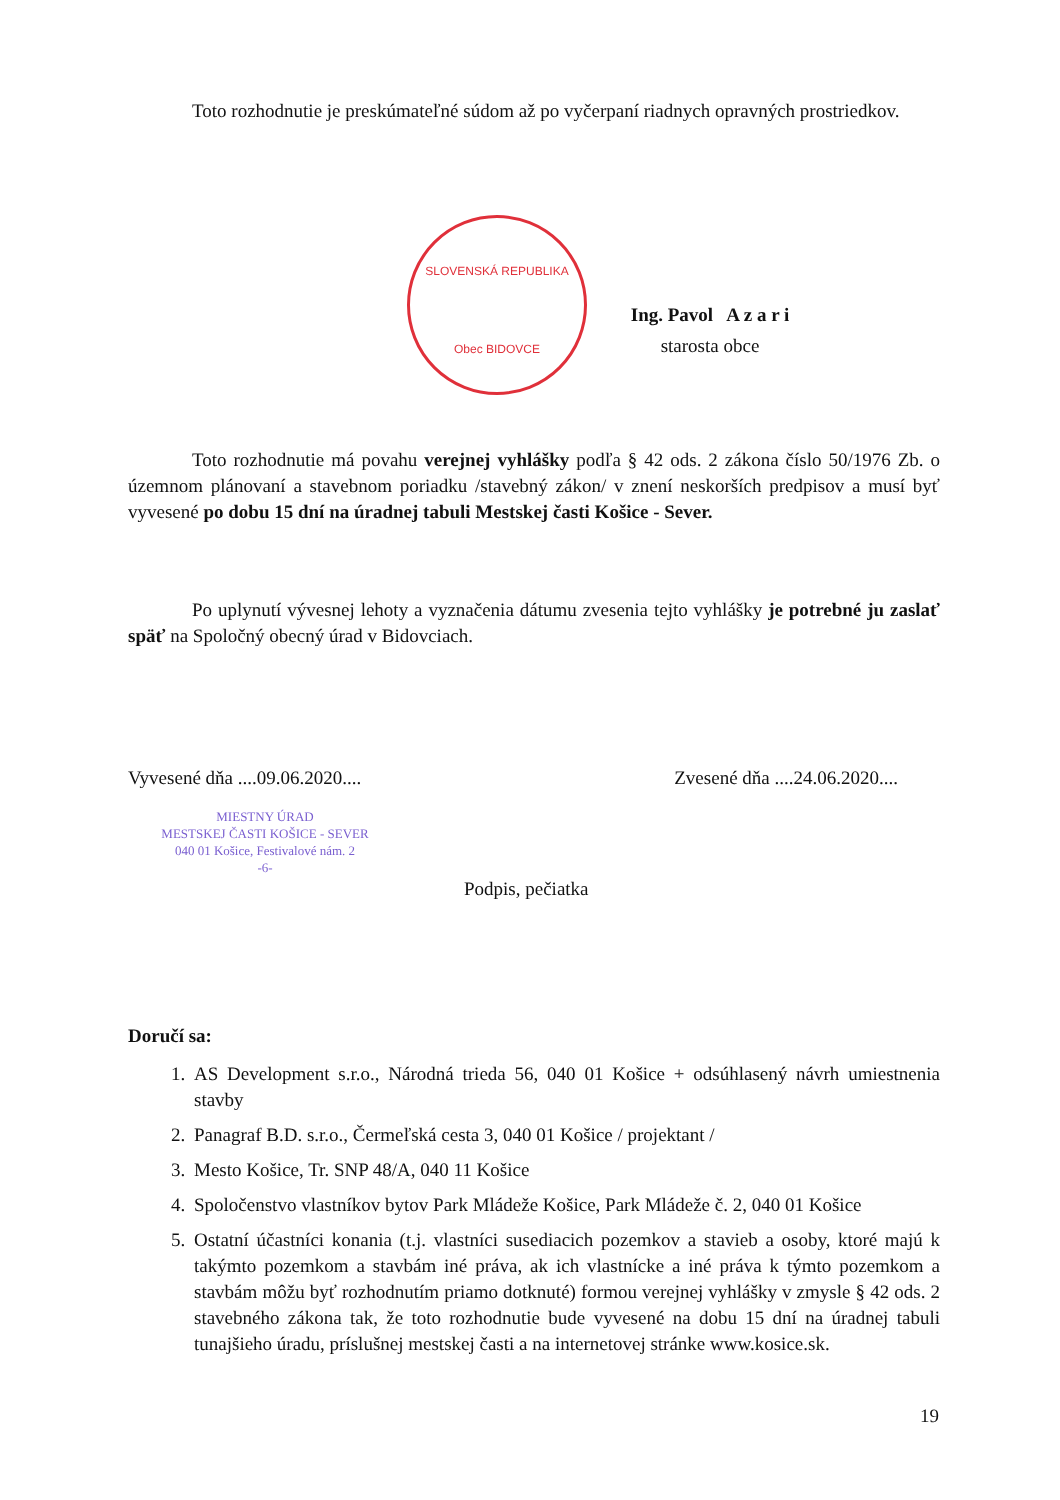Toto rozhodnutie je preskúmateľné súdom až po vyčerpaní riadnych opravných prostriedkov.
SLOVENSKÁ REPUBLIKA
Obec BIDOVCE
Ing. Pavol A z a r i
starosta obce
Toto rozhodnutie má povahu verejnej vyhlášky podľa § 42 ods. 2 zákona číslo 50/1976 Zb. o územnom plánovaní a stavebnom poriadku /stavebný zákon/ v znení neskorších predpisov a musí byť vyvesené po dobu 15 dní na úradnej tabuli Mestskej časti Košice - Sever.
Po uplynutí vývesnej lehoty a vyznačenia dátumu zvesenia tejto vyhlášky je potrebné ju zaslať späť na Spoločný obecný úrad v Bidovciach.
Vyvesené dňa ....09.06.2020.... Zvesené dňa ....24.06.2020....
MIESTNY ÚRAD
MESTSKEJ ČASTI KOŠICE - SEVER
040 01 Košice, Festivalové nám. 2
-6-
Podpis, pečiatka
Doručí sa:
1. AS Development s.r.o., Národná trieda 56, 040 01 Košice + odsúhlasený návrh umiestnenia stavby
2. Panagraf B.D. s.r.o., Čermeľská cesta 3, 040 01 Košice / projektant /
3. Mesto Košice, Tr. SNP 48/A, 040 11 Košice
4. Spoločenstvo vlastníkov bytov Park Mládeže Košice, Park Mládeže č. 2, 040 01 Košice
5. Ostatní účastníci konania (t.j. vlastníci susediacich pozemkov a stavieb a osoby, ktoré majú k takýmto pozemkom a stavbám iné práva, ak ich vlastnícke a iné práva k týmto pozemkom a stavbám môžu byť rozhodnutím priamo dotknuté) formou verejnej vyhlášky v zmysle § 42 ods. 2 stavebného zákona tak, že toto rozhodnutie bude vyvesené na dobu 15 dní na úradnej tabuli tunajšieho úradu, príslušnej mestskej časti a na internetovej stránke www.kosice.sk.
19